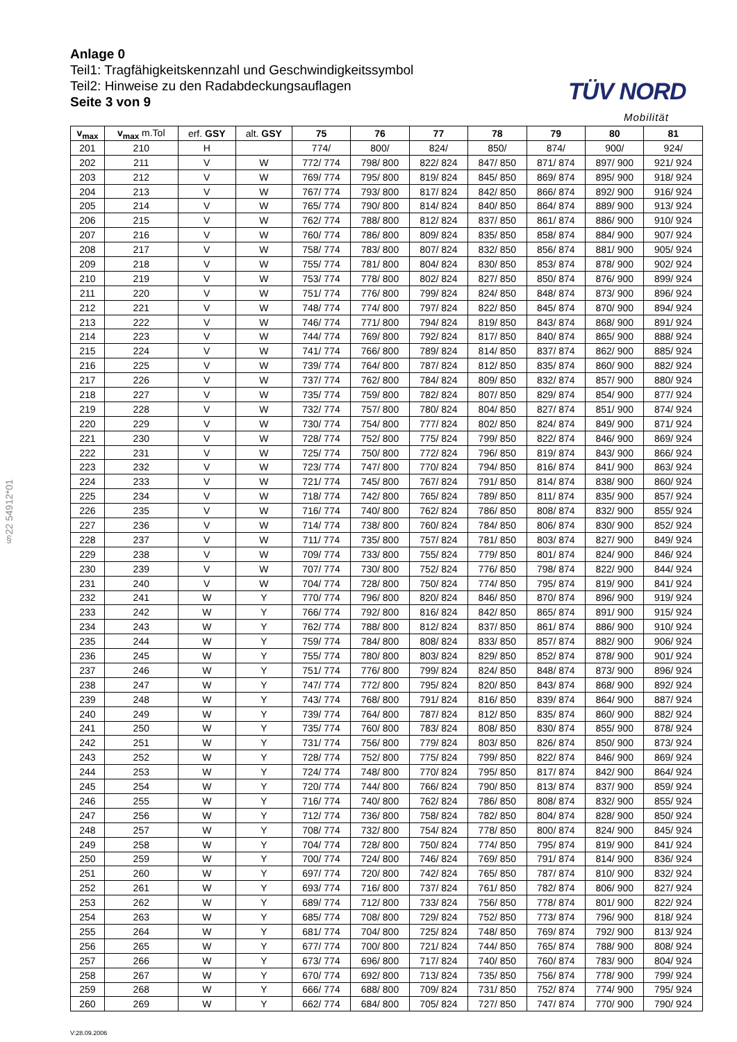Anlage 0
Teil1: Tragfähigkeitskennzahl und Geschwindigkeitssymbol
Teil2: Hinweise zu den Radabdeckungsauflagen
Seite 3 von 9
TÜV NORD
Mobilität
§22 54912*01
| v<sub>max</sub> | v<sub>max</sub> m.Tol | erf. GSY | alt. GSY | 75 | 76 | 77 | 78 | 79 | 80 | 81 |
| --- | --- | --- | --- | --- | --- | --- | --- | --- | --- | --- |
| 201 | 210 | H | | 774/ | 800/ | 824/ | 850/ | 874/ | 900/ | 924/ |
| 202 | 211 | V | W | 772/ 774 | 798/ 800 | 822/ 824 | 847/ 850 | 871/ 874 | 897/ 900 | 921/ 924 |
| 203 | 212 | V | W | 769/ 774 | 795/ 800 | 819/ 824 | 845/ 850 | 869/ 874 | 895/ 900 | 918/ 924 |
| 204 | 213 | V | W | 767/ 774 | 793/ 800 | 817/ 824 | 842/ 850 | 866/ 874 | 892/ 900 | 916/ 924 |
| 205 | 214 | V | W | 765/ 774 | 790/ 800 | 814/ 824 | 840/ 850 | 864/ 874 | 889/ 900 | 913/ 924 |
| 206 | 215 | V | W | 762/ 774 | 788/ 800 | 812/ 824 | 837/ 850 | 861/ 874 | 886/ 900 | 910/ 924 |
| 207 | 216 | V | W | 760/ 774 | 786/ 800 | 809/ 824 | 835/ 850 | 858/ 874 | 884/ 900 | 907/ 924 |
| 208 | 217 | V | W | 758/ 774 | 783/ 800 | 807/ 824 | 832/ 850 | 856/ 874 | 881/ 900 | 905/ 924 |
| 209 | 218 | V | W | 755/ 774 | 781/ 800 | 804/ 824 | 830/ 850 | 853/ 874 | 878/ 900 | 902/ 924 |
| 210 | 219 | V | W | 753/ 774 | 778/ 800 | 802/ 824 | 827/ 850 | 850/ 874 | 876/ 900 | 899/ 924 |
| 211 | 220 | V | W | 751/ 774 | 776/ 800 | 799/ 824 | 824/ 850 | 848/ 874 | 873/ 900 | 896/ 924 |
| 212 | 221 | V | W | 748/ 774 | 774/ 800 | 797/ 824 | 822/ 850 | 845/ 874 | 870/ 900 | 894/ 924 |
| 213 | 222 | V | W | 746/ 774 | 771/ 800 | 794/ 824 | 819/ 850 | 843/ 874 | 868/ 900 | 891/ 924 |
| 214 | 223 | V | W | 744/ 774 | 769/ 800 | 792/ 824 | 817/ 850 | 840/ 874 | 865/ 900 | 888/ 924 |
| 215 | 224 | V | W | 741/ 774 | 766/ 800 | 789/ 824 | 814/ 850 | 837/ 874 | 862/ 900 | 885/ 924 |
| 216 | 225 | V | W | 739/ 774 | 764/ 800 | 787/ 824 | 812/ 850 | 835/ 874 | 860/ 900 | 882/ 924 |
| 217 | 226 | V | W | 737/ 774 | 762/ 800 | 784/ 824 | 809/ 850 | 832/ 874 | 857/ 900 | 880/ 924 |
| 218 | 227 | V | W | 735/ 774 | 759/ 800 | 782/ 824 | 807/ 850 | 829/ 874 | 854/ 900 | 877/ 924 |
| 219 | 228 | V | W | 732/ 774 | 757/ 800 | 780/ 824 | 804/ 850 | 827/ 874 | 851/ 900 | 874/ 924 |
| 220 | 229 | V | W | 730/ 774 | 754/ 800 | 777/ 824 | 802/ 850 | 824/ 874 | 849/ 900 | 871/ 924 |
| 221 | 230 | V | W | 728/ 774 | 752/ 800 | 775/ 824 | 799/ 850 | 822/ 874 | 846/ 900 | 869/ 924 |
| 222 | 231 | V | W | 725/ 774 | 750/ 800 | 772/ 824 | 796/ 850 | 819/ 874 | 843/ 900 | 866/ 924 |
| 223 | 232 | V | W | 723/ 774 | 747/ 800 | 770/ 824 | 794/ 850 | 816/ 874 | 841/ 900 | 863/ 924 |
| 224 | 233 | V | W | 721/ 774 | 745/ 800 | 767/ 824 | 791/ 850 | 814/ 874 | 838/ 900 | 860/ 924 |
| 225 | 234 | V | W | 718/ 774 | 742/ 800 | 765/ 824 | 789/ 850 | 811/ 874 | 835/ 900 | 857/ 924 |
| 226 | 235 | V | W | 716/ 774 | 740/ 800 | 762/ 824 | 786/ 850 | 808/ 874 | 832/ 900 | 855/ 924 |
| 227 | 236 | V | W | 714/ 774 | 738/ 800 | 760/ 824 | 784/ 850 | 806/ 874 | 830/ 900 | 852/ 924 |
| 228 | 237 | V | W | 711/ 774 | 735/ 800 | 757/ 824 | 781/ 850 | 803/ 874 | 827/ 900 | 849/ 924 |
| 229 | 238 | V | W | 709/ 774 | 733/ 800 | 755/ 824 | 779/ 850 | 801/ 874 | 824/ 900 | 846/ 924 |
| 230 | 239 | V | W | 707/ 774 | 730/ 800 | 752/ 824 | 776/ 850 | 798/ 874 | 822/ 900 | 844/ 924 |
| 231 | 240 | V | W | 704/ 774 | 728/ 800 | 750/ 824 | 774/ 850 | 795/ 874 | 819/ 900 | 841/ 924 |
| 232 | 241 | W | Y | 770/ 774 | 796/ 800 | 820/ 824 | 846/ 850 | 870/ 874 | 896/ 900 | 919/ 924 |
| 233 | 242 | W | Y | 766/ 774 | 792/ 800 | 816/ 824 | 842/ 850 | 865/ 874 | 891/ 900 | 915/ 924 |
| 234 | 243 | W | Y | 762/ 774 | 788/ 800 | 812/ 824 | 837/ 850 | 861/ 874 | 886/ 900 | 910/ 924 |
| 235 | 244 | W | Y | 759/ 774 | 784/ 800 | 808/ 824 | 833/ 850 | 857/ 874 | 882/ 900 | 906/ 924 |
| 236 | 245 | W | Y | 755/ 774 | 780/ 800 | 803/ 824 | 829/ 850 | 852/ 874 | 878/ 900 | 901/ 924 |
| 237 | 246 | W | Y | 751/ 774 | 776/ 800 | 799/ 824 | 824/ 850 | 848/ 874 | 873/ 900 | 896/ 924 |
| 238 | 247 | W | Y | 747/ 774 | 772/ 800 | 795/ 824 | 820/ 850 | 843/ 874 | 868/ 900 | 892/ 924 |
| 239 | 248 | W | Y | 743/ 774 | 768/ 800 | 791/ 824 | 816/ 850 | 839/ 874 | 864/ 900 | 887/ 924 |
| 240 | 249 | W | Y | 739/ 774 | 764/ 800 | 787/ 824 | 812/ 850 | 835/ 874 | 860/ 900 | 882/ 924 |
| 241 | 250 | W | Y | 735/ 774 | 760/ 800 | 783/ 824 | 808/ 850 | 830/ 874 | 855/ 900 | 878/ 924 |
| 242 | 251 | W | Y | 731/ 774 | 756/ 800 | 779/ 824 | 803/ 850 | 826/ 874 | 850/ 900 | 873/ 924 |
| 243 | 252 | W | Y | 728/ 774 | 752/ 800 | 775/ 824 | 799/ 850 | 822/ 874 | 846/ 900 | 869/ 924 |
| 244 | 253 | W | Y | 724/ 774 | 748/ 800 | 770/ 824 | 795/ 850 | 817/ 874 | 842/ 900 | 864/ 924 |
| 245 | 254 | W | Y | 720/ 774 | 744/ 800 | 766/ 824 | 790/ 850 | 813/ 874 | 837/ 900 | 859/ 924 |
| 246 | 255 | W | Y | 716/ 774 | 740/ 800 | 762/ 824 | 786/ 850 | 808/ 874 | 832/ 900 | 855/ 924 |
| 247 | 256 | W | Y | 712/ 774 | 736/ 800 | 758/ 824 | 782/ 850 | 804/ 874 | 828/ 900 | 850/ 924 |
| 248 | 257 | W | Y | 708/ 774 | 732/ 800 | 754/ 824 | 778/ 850 | 800/ 874 | 824/ 900 | 845/ 924 |
| 249 | 258 | W | Y | 704/ 774 | 728/ 800 | 750/ 824 | 774/ 850 | 795/ 874 | 819/ 900 | 841/ 924 |
| 250 | 259 | W | Y | 700/ 774 | 724/ 800 | 746/ 824 | 769/ 850 | 791/ 874 | 814/ 900 | 836/ 924 |
| 251 | 260 | W | Y | 697/ 774 | 720/ 800 | 742/ 824 | 765/ 850 | 787/ 874 | 810/ 900 | 832/ 924 |
| 252 | 261 | W | Y | 693/ 774 | 716/ 800 | 737/ 824 | 761/ 850 | 782/ 874 | 806/ 900 | 827/ 924 |
| 253 | 262 | W | Y | 689/ 774 | 712/ 800 | 733/ 824 | 756/ 850 | 778/ 874 | 801/ 900 | 822/ 924 |
| 254 | 263 | W | Y | 685/ 774 | 708/ 800 | 729/ 824 | 752/ 850 | 773/ 874 | 796/ 900 | 818/ 924 |
| 255 | 264 | W | Y | 681/ 774 | 704/ 800 | 725/ 824 | 748/ 850 | 769/ 874 | 792/ 900 | 813/ 924 |
| 256 | 265 | W | Y | 677/ 774 | 700/ 800 | 721/ 824 | 744/ 850 | 765/ 874 | 788/ 900 | 808/ 924 |
| 257 | 266 | W | Y | 673/ 774 | 696/ 800 | 717/ 824 | 740/ 850 | 760/ 874 | 783/ 900 | 804/ 924 |
| 258 | 267 | W | Y | 670/ 774 | 692/ 800 | 713/ 824 | 735/ 850 | 756/ 874 | 778/ 900 | 799/ 924 |
| 259 | 268 | W | Y | 666/ 774 | 688/ 800 | 709/ 824 | 731/ 850 | 752/ 874 | 774/ 900 | 795/ 924 |
| 260 | 269 | W | Y | 662/ 774 | 684/ 800 | 705/ 824 | 727/ 850 | 747/ 874 | 770/ 900 | 790/ 924 |
V:28.09.2006